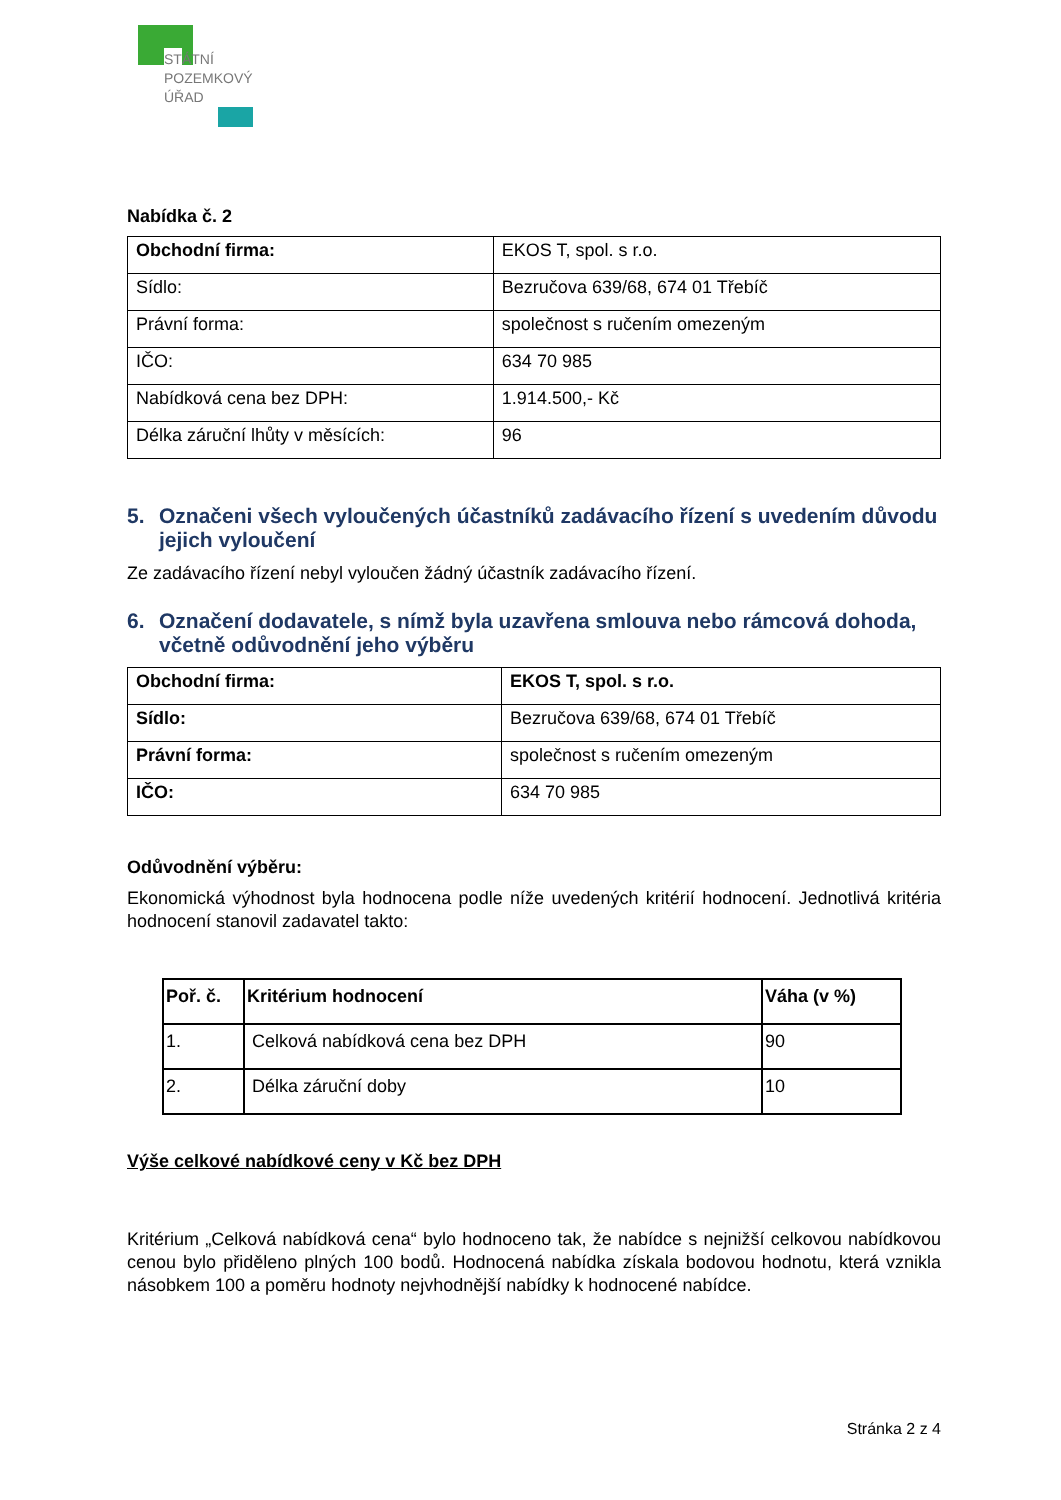STÁTNÍ
POZEMKOVÝ
ÚŘAD
Nabídka č. 2
| Obchodní firma: | EKOS T, spol. s r.o. |
| Sídlo: | Bezručova 639/68, 674 01 Třebíč |
| Právní forma: | společnost s ručením omezeným |
| IČO: | 634 70 985 |
| Nabídková cena bez DPH: | 1.914.500,- Kč |
| Délka záruční lhůty v měsících: | 96 |
5. Označeni všech vyloučených účastníků zadávacího řízení s uvedením důvodu jejich vyloučení
Ze zadávacího řízení nebyl vyloučen žádný účastník zadávacího řízení.
6. Označení dodavatele, s nímž byla uzavřena smlouva nebo rámcová dohoda, včetně odůvodnění jeho výběru
| Obchodní firma: | EKOS T, spol. s r.o. |
| Sídlo: | Bezručova 639/68, 674 01 Třebíč |
| Právní forma: | společnost s ručením omezeným |
| IČO: | 634 70 985 |
Odůvodnění výběru:
Ekonomická výhodnost byla hodnocena podle níže uvedených kritérií hodnocení. Jednotlivá kritéria hodnocení stanovil zadavatel takto:
| Poř. č. | Kritérium hodnocení | Váha (v %) |
| --- | --- | --- |
| 1. | Celková nabídková cena bez DPH | 90 |
| 2. | Délka záruční doby | 10 |
Výše celkové nabídkové ceny v Kč bez DPH
Kritérium „Celková nabídková cena“ bylo hodnoceno tak, že nabídce s nejnižší celkovou nabídkovou cenou bylo přiděleno plných 100 bodů. Hodnocená nabídka získala bodovou hodnotu, která vznikla násobkem 100 a poměru hodnoty nejvhodnější nabídky k hodnocené nabídce.
Stránka 2 z 4